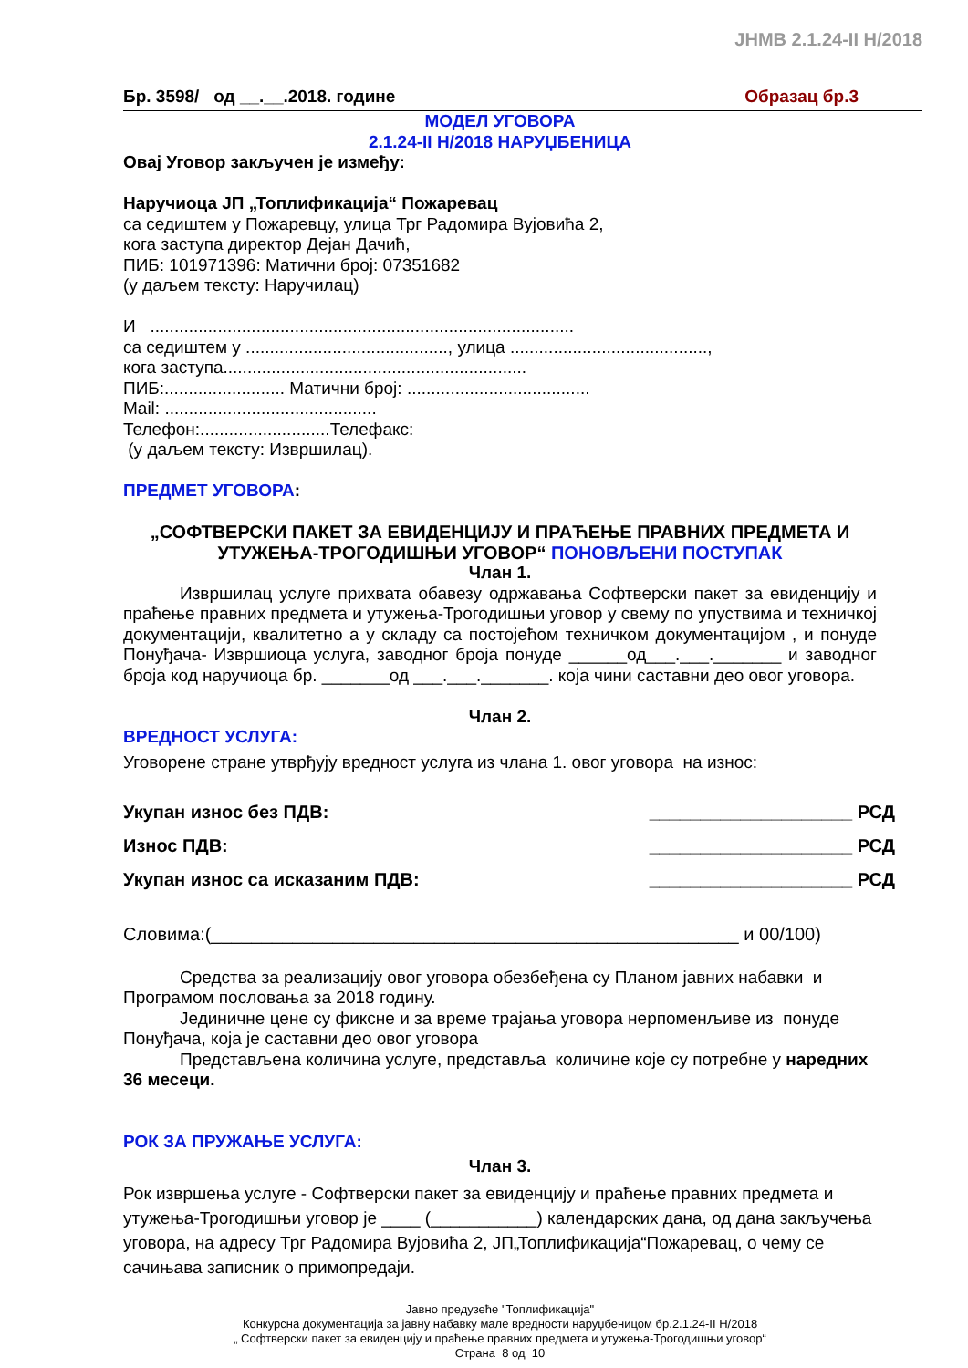JHMB 2.1.24-II H/2018
Бр. 3598/ од __.__.2018. године Образац бр.3
МОДЕЛ УГОВОРА
2.1.24-II H/2018 НАРУЏБЕНИЦА
Овај Уговор закључен је између:
Наручиоца ЈП „Топлификација“ Пожаревац
са седиштем у Пожаревцу, улица Трг Радомира Вујовића 2,
кога заступа директор Дејан Дачић,
ПИБ: 101971396: Матични број: 07351682
(у даљем тексту: Наручилац)
И ........................................................................................
са седиштем у .........................................., улица .........................................,
кога заступа...............................................................
ПИБ:......................... Матични број: ......................................
Mail: ............................................
Телефон:...........................Телефакс:
(у даљем тексту: Извршилац).
ПРЕДМЕТ УГОВОРА:
„СОФТВЕРСКИ ПАКЕТ ЗА ЕВИДЕНЦИЈУ И ПРАЋЕЊЕ ПРАВНИХ ПРЕДМЕТА И УТУЖЕЊА-ТРОГОДИШЊИ УГОВОР“ ПОНОВЉЕНИ ПОСТУПАК
Члан 1.
Извршилац услуге прихвата обавезу одржавања Софтверски пакет за евиденцију и праћење правних предмета и утужења-Трогодишњи уговор у свему по упуствима и техничкој документацији, квалитетно а у складу са постојећом техничком документацијом , и понуде Понуђача- Извршиоца услуга, заводног броја понуде ______од___.___._______ и заводног броја код наручиоца бр. _______од ___.___._______. која чини саставни део овог уговора.
Члан 2.
ВРЕДНОСТ УСЛУГА:
Уговорене стране утврђују вредност услуга из члана 1. овог уговора на износ:
Укупан износ без ПДВ: ____________________ РСД
Износ ПДВ: ____________________ РСД
Укупан износ са исказаним ПДВ: ____________________ РСД
Словима:(____________________________________________________ и 00/100)
Средства за реализацију овог уговора обезбеђена су Планом јавних набавки и Програмом пословања за 2018 годину.
Јединичне цене су фиксне и за време трајања уговора нерпоменљиве из понуде Понуђача, која је саставни део овог уговора
Представљена количина услуге, представља количине које су потребне у наредних 36 месеци.
РОК ЗА ПРУЖАЊЕ УСЛУГА:
Члан 3.
Рок извршења услуге - Софтверски пакет за евиденцију и праћење правних предмета и утужења-Трогодишњи уговор је ____ (___________) календарских дана, од дана закључења уговора, на адресу Трг Радомира Вујовића 2, ЈП„Топлификација“Пожаревац, о чему се сачињава записник о примопредаји.
Јавно предузеће "Топлификација"
Конкурсна документација за јавну набавку мале вредности наруџбеницом бр.2.1.24-II H/2018
„ Софтверски пакет за евиденцију и праћење правних предмета и утужења-Трогодишњи уговор“
Страна 8 од 10